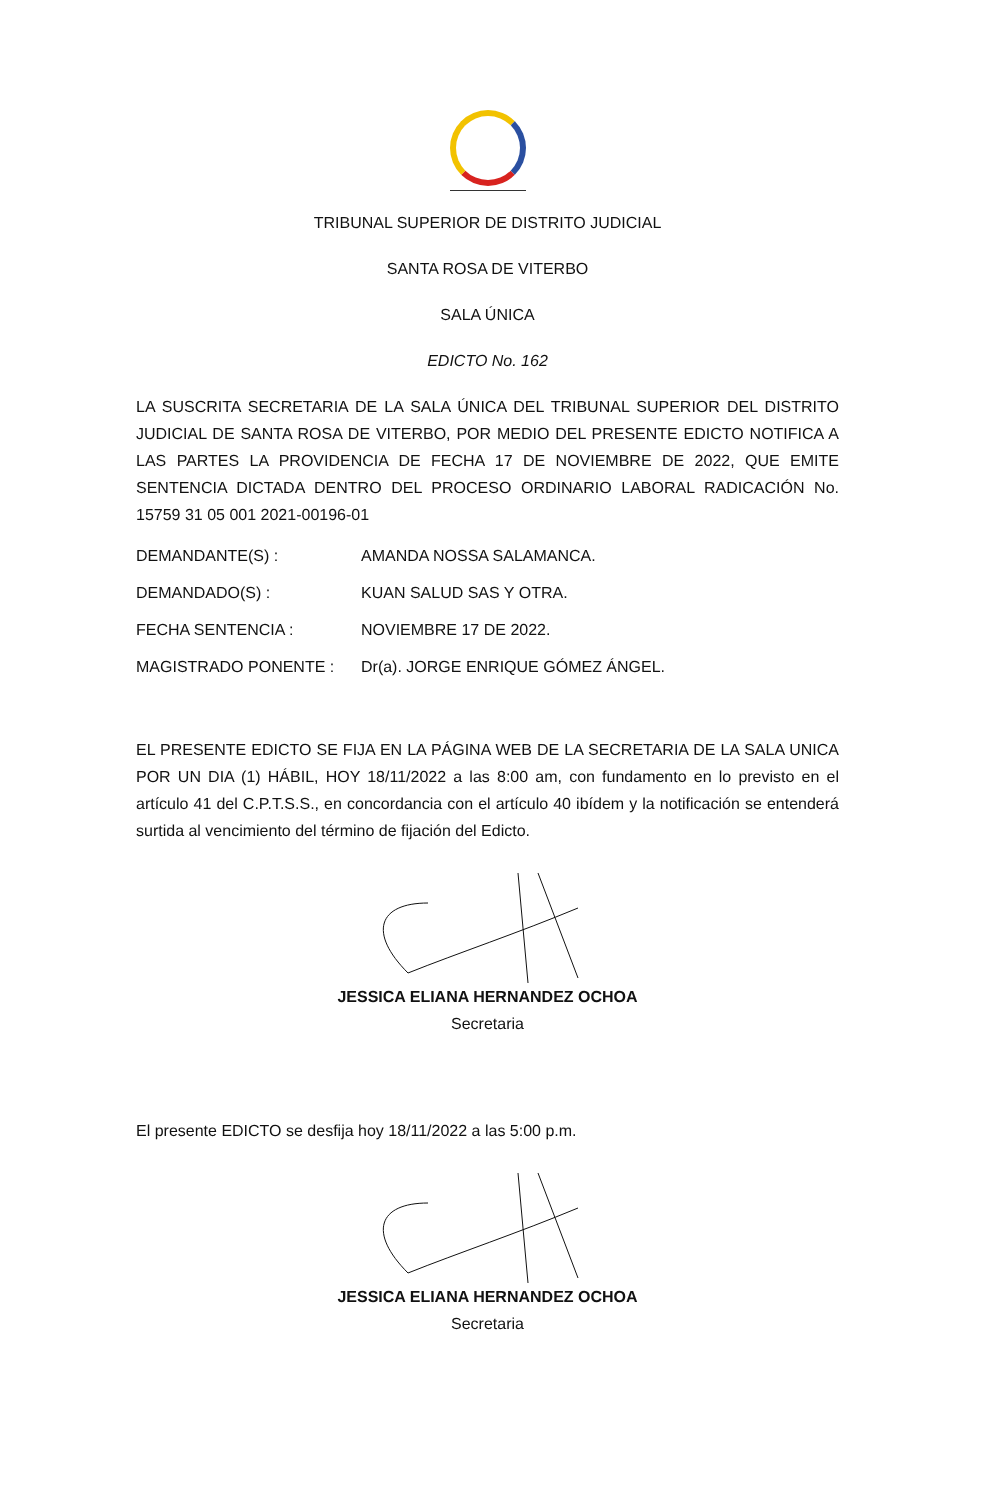TRIBUNAL SUPERIOR DE DISTRITO JUDICIAL
SANTA ROSA DE VITERBO
SALA ÚNICA
EDICTO No. 162
LA SUSCRITA SECRETARIA DE LA SALA ÚNICA DEL TRIBUNAL SUPERIOR DEL DISTRITO JUDICIAL DE SANTA ROSA DE VITERBO, POR MEDIO DEL PRESENTE EDICTO NOTIFICA A LAS PARTES LA PROVIDENCIA DE FECHA 17 DE NOVIEMBRE DE 2022, QUE EMITE SENTENCIA DICTADA DENTRO DEL PROCESO ORDINARIO LABORAL RADICACIÓN No. 15759 31 05 001 2021-00196-01
DEMANDANTE(S) : AMANDA NOSSA SALAMANCA.
DEMANDADO(S) : KUAN SALUD SAS Y OTRA.
FECHA SENTENCIA : NOVIEMBRE 17 DE 2022.
MAGISTRADO PONENTE : Dr(a). JORGE ENRIQUE GÓMEZ ÁNGEL.
EL PRESENTE EDICTO SE FIJA EN LA PÁGINA WEB DE LA SECRETARIA DE LA SALA UNICA POR UN DIA (1) HÁBIL, HOY 18/11/2022 a las 8:00 am, con fundamento en lo previsto en el artículo 41 del C.P.T.S.S., en concordancia con el artículo 40 ibídem y la notificación se entenderá surtida al vencimiento del término de fijación del Edicto.
JESSICA ELIANA HERNANDEZ OCHOA
Secretaria
El presente EDICTO se desfija hoy 18/11/2022 a las 5:00 p.m.
JESSICA ELIANA HERNANDEZ OCHOA
Secretaria